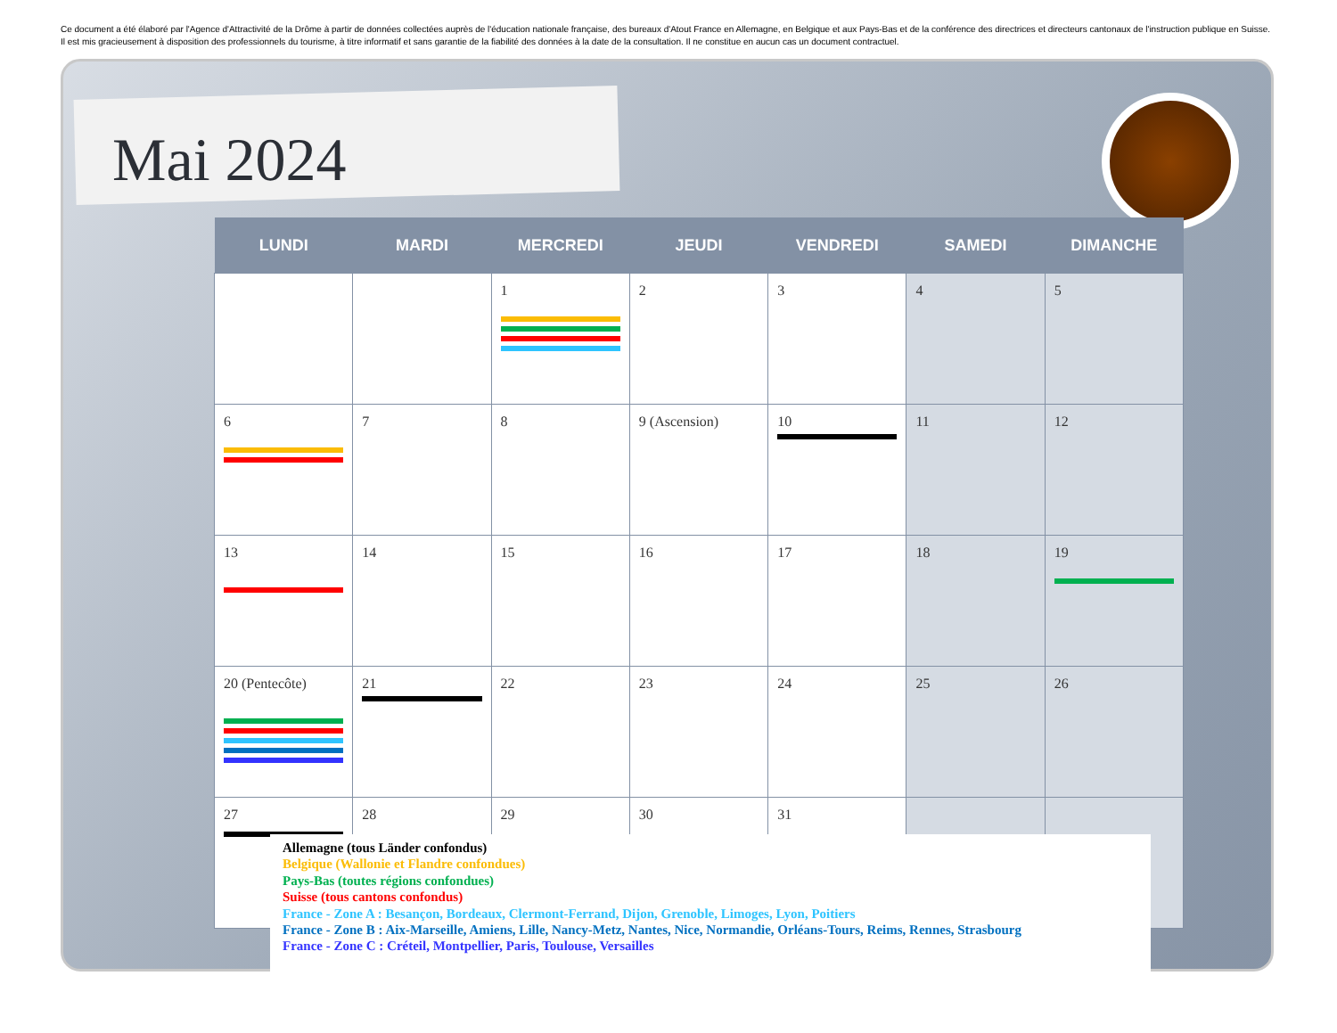Ce document a été élaboré par l'Agence d'Attractivité de la Drôme à partir de données collectées auprès de l'éducation nationale française, des bureaux d'Atout France en Allemagne, en Belgique et aux Pays-Bas et de la conférence des directrices et directeurs cantonaux de l'instruction publique en Suisse. Il est mis gracieusement à disposition des professionnels du tourisme, à titre informatif et sans garantie de la fiabilité des données à la date de la consultation. Il ne constitue en aucun cas un document contractuel.
Mai 2024
| LUNDI | MARDI | MERCREDI | JEUDI | VENDREDI | SAMEDI | DIMANCHE |
| --- | --- | --- | --- | --- | --- | --- |
| | | 1 | 2 | 3 | 4 | 5 |
| 6 | 7 | 8 | 9 (Ascension) | 10 | 11 | 12 |
| 13 | 14 | 15 | 16 | 17 | 18 | 19 |
| 20 (Pentecôte) | 21 | 22 | 23 | 24 | 25 | 26 |
| 27 | 28 | 29 | 30 | 31 | | |
Allemagne (tous Länder confondus)
Belgique (Wallonie et Flandre confondues)
Pays-Bas (toutes régions confondues)
Suisse (tous cantons confondus)
France - Zone A : Besançon, Bordeaux, Clermont-Ferrand, Dijon, Grenoble, Limoges, Lyon, Poitiers
France - Zone B : Aix-Marseille, Amiens, Lille, Nancy-Metz, Nantes, Nice, Normandie, Orléans-Tours, Reims, Rennes, Strasbourg
France - Zone C : Créteil, Montpellier, Paris, Toulouse, Versailles